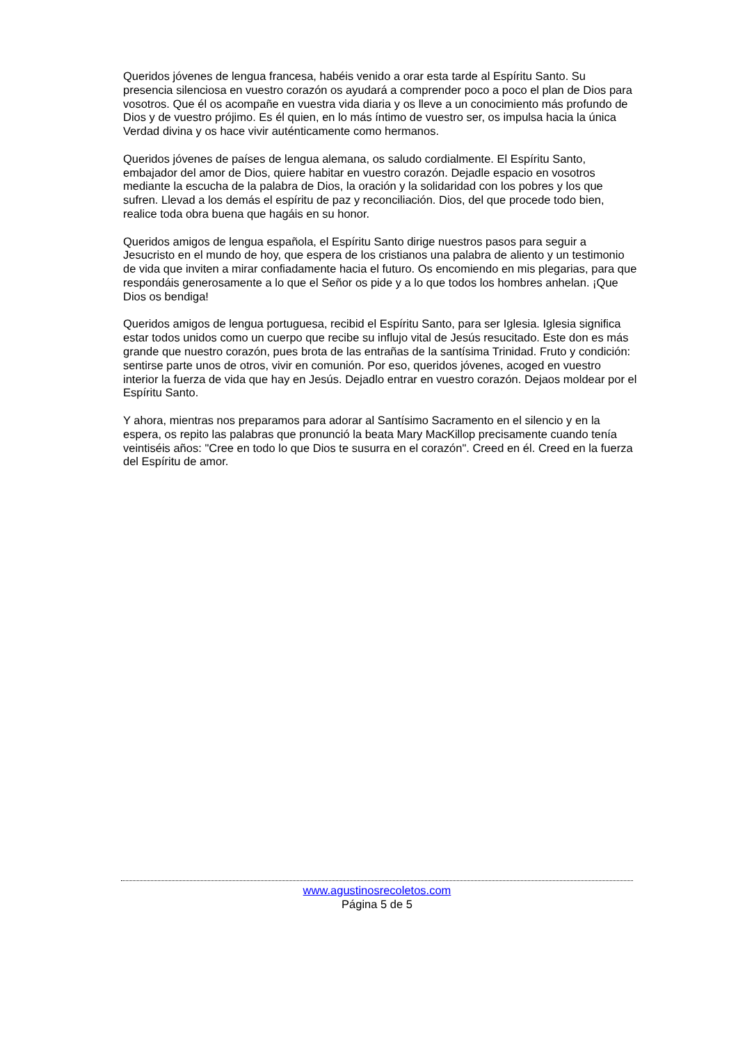Queridos jóvenes de lengua francesa, habéis venido a orar esta tarde al Espíritu Santo. Su presencia silenciosa en vuestro corazón os ayudará a comprender poco a poco el plan de Dios para vosotros. Que él os acompañe en vuestra vida diaria y os lleve a un conocimiento más profundo de Dios y de vuestro prójimo. Es él quien, en lo más íntimo de vuestro ser, os impulsa hacia la única Verdad divina y os hace vivir auténticamente como hermanos.
Queridos jóvenes de países de lengua alemana, os saludo cordialmente. El Espíritu Santo, embajador del amor de Dios, quiere habitar en vuestro corazón. Dejadle espacio en vosotros mediante la escucha de la palabra de Dios, la oración y la solidaridad con los pobres y los que sufren. Llevad a los demás el espíritu de paz y reconciliación. Dios, del que procede todo bien, realice toda obra buena que hagáis en su honor.
Queridos amigos de lengua española, el Espíritu Santo dirige nuestros pasos para seguir a Jesucristo en el mundo de hoy, que espera de los cristianos una palabra de aliento y un testimonio de vida que inviten a mirar confiadamente hacia el futuro. Os encomiendo en mis plegarias, para que respondáis generosamente a lo que el Señor os pide y a lo que todos los hombres anhelan. ¡Que Dios os bendiga!
Queridos amigos de lengua portuguesa, recibid el Espíritu Santo, para ser Iglesia. Iglesia significa estar todos unidos como un cuerpo que recibe su influjo vital de Jesús resucitado. Este don es más grande que nuestro corazón, pues brota de las entrañas de la santísima Trinidad. Fruto y condición: sentirse parte unos de otros, vivir en comunión. Por eso, queridos jóvenes, acoged en vuestro interior la fuerza de vida que hay en Jesús. Dejadlo entrar en vuestro corazón. Dejaos moldear por el Espíritu Santo.
Y ahora, mientras nos preparamos para adorar al Santísimo Sacramento en el silencio y en la espera, os repito las palabras que pronunció la beata Mary MacKillop precisamente cuando tenía veintiséis años: "Cree en todo lo que Dios te susurra en el corazón". Creed en él. Creed en la fuerza del Espíritu de amor.
www.agustinosrecoletos.com
Página 5 de 5